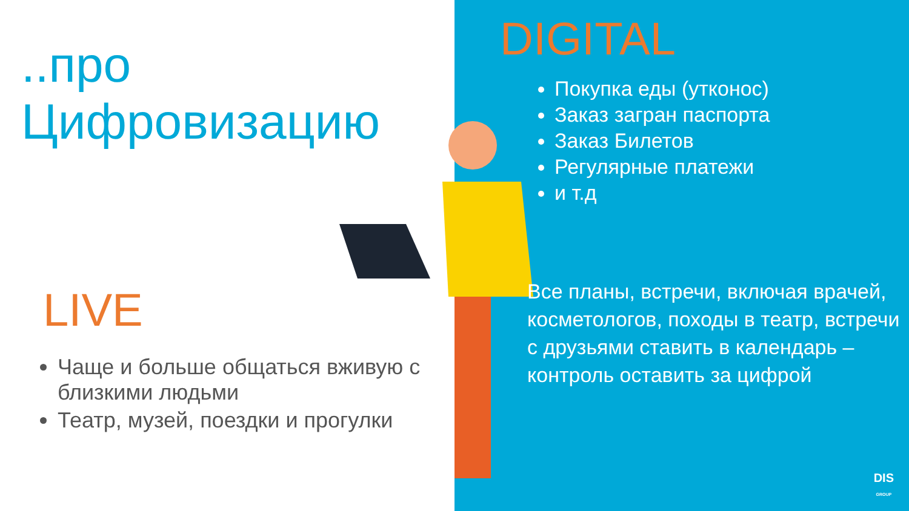..про Цифровизацию
LIVE
Чаще и больше общаться вживую с близкими людьми
Театр, музей, поездки и прогулки
DIGITAL
Покупка еды (утконос)
Заказ загран паспорта
Заказ Билетов
Регулярные платежи
и т.д
Все планы, встречи, включая врачей, косметологов, походы в театр, встречи с друзьями ставить в календарь – контроль оставить за цифрой
DIS
GROUP